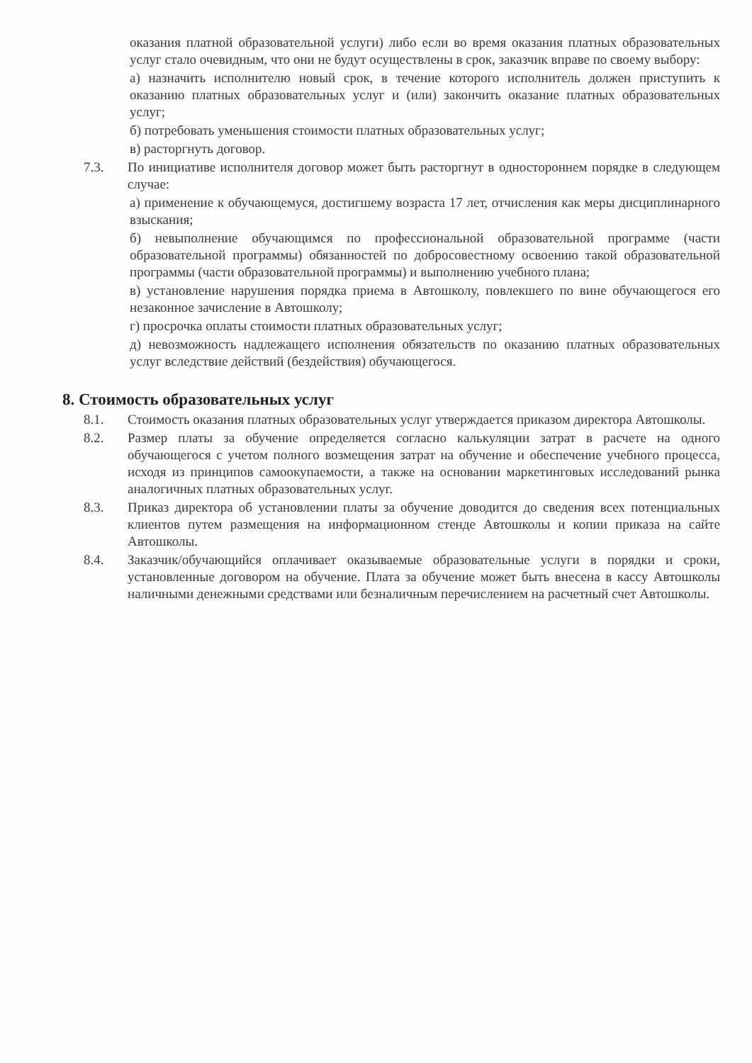оказания платной образовательной услуги) либо если во время оказания платных образовательных услуг стало очевидным, что они не будут осуществлены в срок, заказчик вправе по своему выбору:
а) назначить исполнителю новый срок, в течение которого исполнитель должен приступить к оказанию платных образовательных услуг и (или) закончить оказание платных образовательных услуг;
б) потребовать уменьшения стоимости платных образовательных услуг;
в) расторгнуть договор.
7.3. По инициативе исполнителя договор может быть расторгнут в одностороннем порядке в следующем случае:
а) применение к обучающемуся, достигшему возраста 17 лет, отчисления как меры дисциплинарного взыскания;
б) невыполнение обучающимся по профессиональной образовательной программе (части образовательной программы) обязанностей по добросовестному освоению такой образовательной программы (части образовательной программы) и выполнению учебного плана;
в) установление нарушения порядка приема в Автошколу, повлекшего по вине обучающегося его незаконное зачисление в Автошколу;
г) просрочка оплаты стоимости платных образовательных услуг;
д) невозможность надлежащего исполнения обязательств по оказанию платных образовательных услуг вследствие действий (бездействия) обучающегося.
8. Стоимость образовательных услуг
8.1. Стоимость оказания платных образовательных услуг утверждается приказом директора Автошколы.
8.2. Размер платы за обучение определяется согласно калькуляции затрат в расчете на одного обучающегося с учетом полного возмещения затрат на обучение и обеспечение учебного процесса, исходя из принципов самоокупаемости, а также на основании маркетинговых исследований рынка аналогичных платных образовательных услуг.
8.3. Приказ директора об установлении платы за обучение доводится до сведения всех потенциальных клиентов путем размещения на информационном стенде Автошколы и копии приказа на сайте Автошколы.
8.4. Заказчик/обучающийся оплачивает оказываемые образовательные услуги в порядки и сроки, установленные договором на обучение. Плата за обучение может быть внесена в кассу Автошколы наличными денежными средствами или безналичным перечислением на расчетный счет Автошколы.